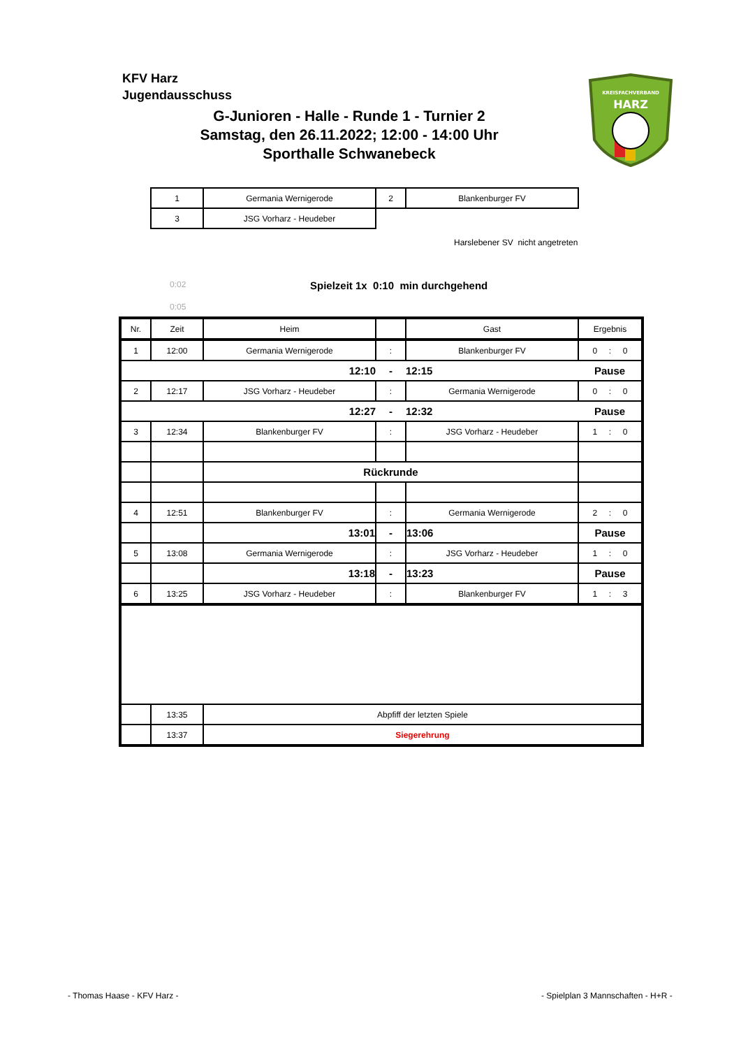KFV Harz
Jugendausschuss
G-Junioren - Halle - Runde 1 - Turnier 2
Samstag, den 26.11.2022; 12:00 - 14:00 Uhr
Sporthalle Schwanebeck
KREISFACHVERBAND
HARZ
| 1 | Germania Wernigerode | 2 | Blankenburger FV |
| 3 | JSG Vorharz - Heudeber | | |
Harslebener SV nicht angetreten
0:02
Spielzeit 1x 0:10 min durchgehend
0:05
| Nr. | Zeit | Heim | | Gast | Ergebnis |
| 1 | 12:00 | Germania Wernigerode | : | Blankenburger FV | 0 : 0 |
| 12:10 | | | - | 12:15 | Pause |
| 2 | 12:17 | JSG Vorharz - Heudeber | : | Germania Wernigerode | 0 : 0 |
| 12:27 | | | - | 12:32 | Pause |
| 3 | 12:34 | Blankenburger FV | : | JSG Vorharz - Heudeber | 1 : 0 |
| | | Rückrunde | | | |
| 4 | 12:51 | Blankenburger FV | : | Germania Wernigerode | 2 : 0 |
| | | 13:01 | - | 13:06 | Pause |
| 5 | 13:08 | Germania Wernigerode | : | JSG Vorharz - Heudeber | 1 : 0 |
| | | 13:18 | - | 13:23 | Pause |
| 6 | 13:25 | JSG Vorharz - Heudeber | : | Blankenburger FV | 1 : 3 |
| | 13:35 | Abpfiff der letzten Spiele | | | |
| | 13:37 | Siegerehrung | | | |
- Thomas Haase - KFV Harz -
- Spielplan 3 Mannschaften - H+R -